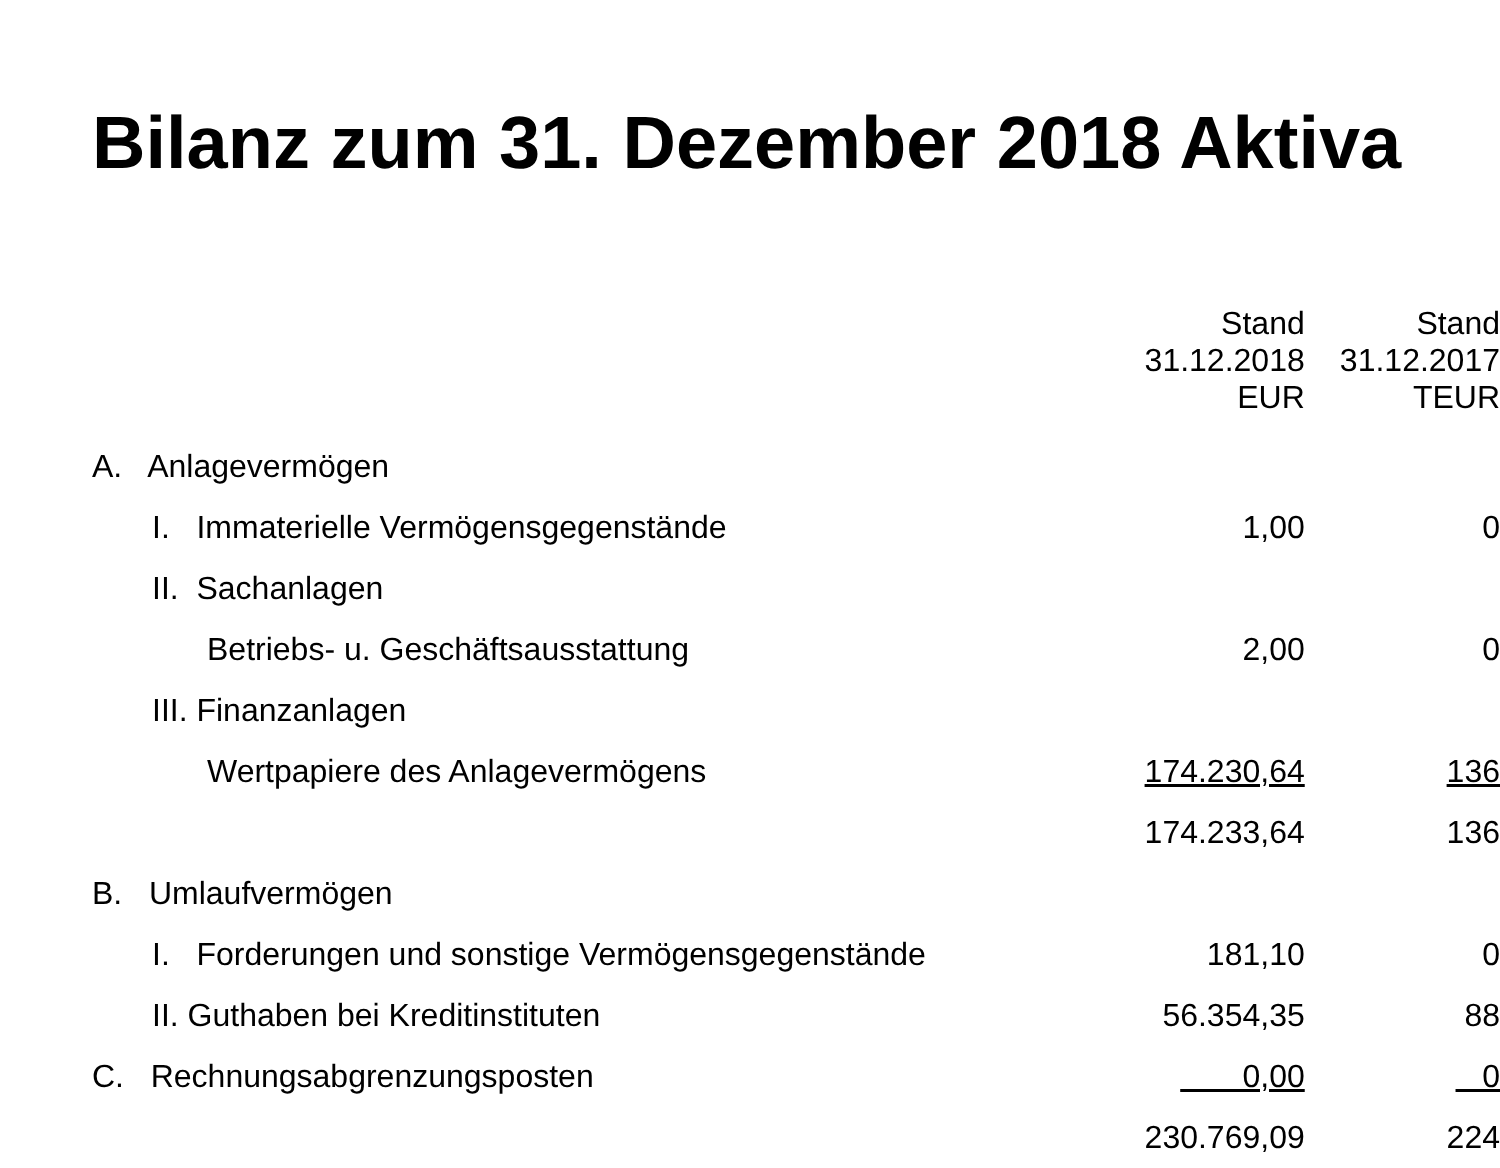Bilanz zum 31. Dezember 2018 Aktiva
| | Stand 31.12.2018 EUR | Stand 31.12.2017 TEUR |
| --- | --- | --- |
| A. Anlagevermögen | | |
| I. Immaterielle Vermögensgegenstände | 1,00 | 0 |
| II. Sachanlagen | | |
| Betriebs- u. Geschäftsausstattung | 2,00 | 0 |
| III. Finanzanlagen | | |
| Wertpapiere des Anlagevermögens | 174.230,64 | 136 |
| | 174.233,64 | 136 |
| B. Umlaufvermögen | | |
| I. Forderungen und sonstige Vermögensgegenstände | 181,10 | 0 |
| II. Guthaben bei Kreditinstituten | 56.354,35 | 88 |
| C. Rechnungsabgrenzungsposten | 0,00 | 0 |
| | 230.769,09 | 224 |